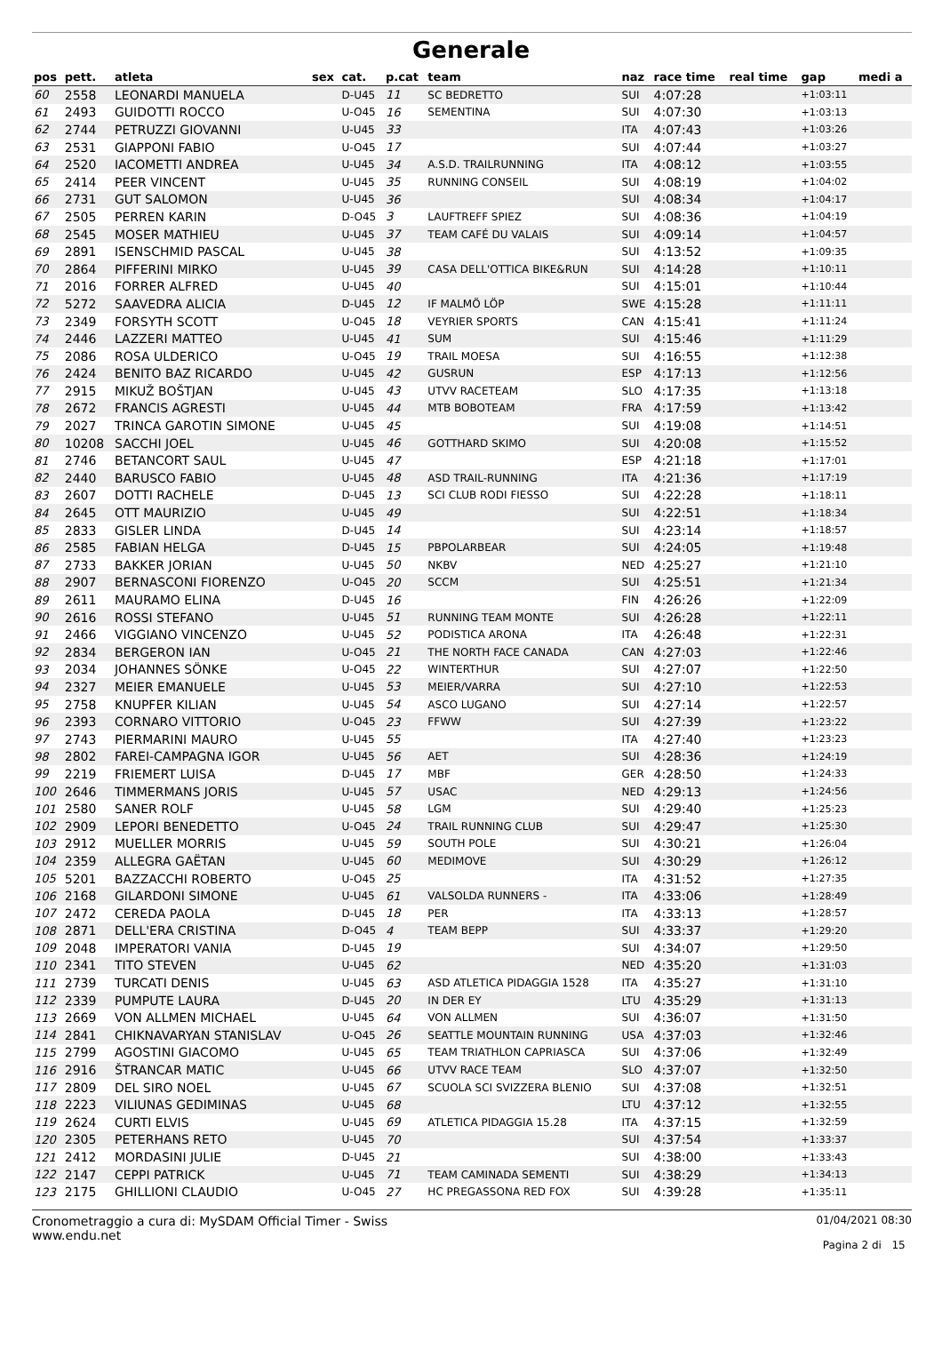Generale
| pos | pett. | atleta | sex | cat. | p.cat | team | naz | race time | real time | gap | medi a |
| --- | --- | --- | --- | --- | --- | --- | --- | --- | --- | --- | --- |
| 60 | 2558 | LEONARDI MANUELA | | D-U45 | 11 | SC BEDRETTO | SUI | 4:07:28 | | +1:03:11 | |
| 61 | 2493 | GUIDOTTI ROCCO | | U-O45 | 16 | SEMENTINA | SUI | 4:07:30 | | +1:03:13 | |
| 62 | 2744 | PETRUZZI GIOVANNI | | U-U45 | 33 | | ITA | 4:07:43 | | +1:03:26 | |
| 63 | 2531 | GIAPPONI FABIO | | U-O45 | 17 | | SUI | 4:07:44 | | +1:03:27 | |
| 64 | 2520 | IACOMETTI ANDREA | | U-U45 | 34 | A.S.D. TRAILRUNNING | ITA | 4:08:12 | | +1:03:55 | |
| 65 | 2414 | PEER VINCENT | | U-U45 | 35 | RUNNING CONSEIL | SUI | 4:08:19 | | +1:04:02 | |
| 66 | 2731 | GUT SALOMON | | U-U45 | 36 | | SUI | 4:08:34 | | +1:04:17 | |
| 67 | 2505 | PERREN KARIN | | D-O45 | 3 | LAUFTREFF SPIEZ | SUI | 4:08:36 | | +1:04:19 | |
| 68 | 2545 | MOSER MATHIEU | | U-U45 | 37 | TEAM CAFÉ DU VALAIS | SUI | 4:09:14 | | +1:04:57 | |
| 69 | 2891 | ISENSCHMID PASCAL | | U-U45 | 38 | | SUI | 4:13:52 | | +1:09:35 | |
| 70 | 2864 | PIFFERINI MIRKO | | U-U45 | 39 | CASA DELL'OTTICA BIKE&RUN | SUI | 4:14:28 | | +1:10:11 | |
| 71 | 2016 | FORRER ALFRED | | U-U45 | 40 | | SUI | 4:15:01 | | +1:10:44 | |
| 72 | 5272 | SAAVEDRA ALICIA | | D-U45 | 12 | IF MALMÖ LÖP | SWE | 4:15:28 | | +1:11:11 | |
| 73 | 2349 | FORSYTH SCOTT | | U-O45 | 18 | VEYRIER SPORTS | CAN | 4:15:41 | | +1:11:24 | |
| 74 | 2446 | LAZZERI MATTEO | | U-U45 | 41 | SUM | SUI | 4:15:46 | | +1:11:29 | |
| 75 | 2086 | ROSA ULDERICO | | U-O45 | 19 | TRAIL MOESA | SUI | 4:16:55 | | +1:12:38 | |
| 76 | 2424 | BENITO BAZ RICARDO | | U-U45 | 42 | GUSRUN | ESP | 4:17:13 | | +1:12:56 | |
| 77 | 2915 | MIKUŽ BOŠTJAN | | U-U45 | 43 | UTVV RACETEAM | SLO | 4:17:35 | | +1:13:18 | |
| 78 | 2672 | FRANCIS AGRESTI | | U-U45 | 44 | MTB BOBOTEAM | FRA | 4:17:59 | | +1:13:42 | |
| 79 | 2027 | TRINCA GAROTIN SIMONE | | U-U45 | 45 | | SUI | 4:19:08 | | +1:14:51 | |
| 80 | 10208 | SACCHI JOEL | | U-U45 | 46 | GOTTHARD SKIMO | SUI | 4:20:08 | | +1:15:52 | |
| 81 | 2746 | BETANCORT SAUL | | U-U45 | 47 | | ESP | 4:21:18 | | +1:17:01 | |
| 82 | 2440 | BARUSCO FABIO | | U-U45 | 48 | ASD TRAIL-RUNNING | ITA | 4:21:36 | | +1:17:19 | |
| 83 | 2607 | DOTTI RACHELE | | D-U45 | 13 | SCI CLUB RODI FIESSO | SUI | 4:22:28 | | +1:18:11 | |
| 84 | 2645 | OTT MAURIZIO | | U-U45 | 49 | | SUI | 4:22:51 | | +1:18:34 | |
| 85 | 2833 | GISLER LINDA | | D-U45 | 14 | | SUI | 4:23:14 | | +1:18:57 | |
| 86 | 2585 | FABIAN HELGA | | D-U45 | 15 | PBPOLARBEAR | SUI | 4:24:05 | | +1:19:48 | |
| 87 | 2733 | BAKKER JORIAN | | U-U45 | 50 | NKBV | NED | 4:25:27 | | +1:21:10 | |
| 88 | 2907 | BERNASCONI FIORENZO | | U-O45 | 20 | SCCM | SUI | 4:25:51 | | +1:21:34 | |
| 89 | 2611 | MAURAMO ELINA | | D-U45 | 16 | | FIN | 4:26:26 | | +1:22:09 | |
| 90 | 2616 | ROSSI STEFANO | | U-U45 | 51 | RUNNING TEAM MONTE | SUI | 4:26:28 | | +1:22:11 | |
| 91 | 2466 | VIGGIANO VINCENZO | | U-U45 | 52 | PODISTICA ARONA | ITA | 4:26:48 | | +1:22:31 | |
| 92 | 2834 | BERGERON IAN | | U-O45 | 21 | THE NORTH FACE CANADA | CAN | 4:27:03 | | +1:22:46 | |
| 93 | 2034 | JOHANNES SÖNKE | | U-O45 | 22 | WINTERTHUR | SUI | 4:27:07 | | +1:22:50 | |
| 94 | 2327 | MEIER EMANUELE | | U-U45 | 53 | MEIER/VARRA | SUI | 4:27:10 | | +1:22:53 | |
| 95 | 2758 | KNUPFER KILIAN | | U-U45 | 54 | ASCO LUGANO | SUI | 4:27:14 | | +1:22:57 | |
| 96 | 2393 | CORNARO VITTORIO | | U-O45 | 23 | FFWW | SUI | 4:27:39 | | +1:23:22 | |
| 97 | 2743 | PIERMARINI MAURO | | U-U45 | 55 | | ITA | 4:27:40 | | +1:23:23 | |
| 98 | 2802 | FAREI-CAMPAGNA IGOR | | U-U45 | 56 | AET | SUI | 4:28:36 | | +1:24:19 | |
| 99 | 2219 | FRIEMERT LUISA | | D-U45 | 17 | MBF | GER | 4:28:50 | | +1:24:33 | |
| 100 | 2646 | TIMMERMANS JORIS | | U-U45 | 57 | USAC | NED | 4:29:13 | | +1:24:56 | |
| 101 | 2580 | SANER ROLF | | U-U45 | 58 | LGM | SUI | 4:29:40 | | +1:25:23 | |
| 102 | 2909 | LEPORI BENEDETTO | | U-O45 | 24 | TRAIL RUNNING CLUB | SUI | 4:29:47 | | +1:25:30 | |
| 103 | 2912 | MUELLER MORRIS | | U-U45 | 59 | SOUTH POLE | SUI | 4:30:21 | | +1:26:04 | |
| 104 | 2359 | ALLEGRA GAËTAN | | U-U45 | 60 | MEDIMOVE | SUI | 4:30:29 | | +1:26:12 | |
| 105 | 5201 | BAZZACCHI ROBERTO | | U-O45 | 25 | | ITA | 4:31:52 | | +1:27:35 | |
| 106 | 2168 | GILARDONI SIMONE | | U-U45 | 61 | VALSOLDA RUNNERS - | ITA | 4:33:06 | | +1:28:49 | |
| 107 | 2472 | CEREDA PAOLA | | D-U45 | 18 | PER | ITA | 4:33:13 | | +1:28:57 | |
| 108 | 2871 | DELL'ERA CRISTINA | | D-O45 | 4 | TEAM BEPP | SUI | 4:33:37 | | +1:29:20 | |
| 109 | 2048 | IMPERATORI VANIA | | D-U45 | 19 | | SUI | 4:34:07 | | +1:29:50 | |
| 110 | 2341 | TITO STEVEN | | U-U45 | 62 | | NED | 4:35:20 | | +1:31:03 | |
| 111 | 2739 | TURCATI DENIS | | U-U45 | 63 | ASD ATLETICA PIDAGGIA 1528 | ITA | 4:35:27 | | +1:31:10 | |
| 112 | 2339 | PUMPUTE LAURA | | D-U45 | 20 | IN DER EY | LTU | 4:35:29 | | +1:31:13 | |
| 113 | 2669 | VON ALLMEN MICHAEL | | U-U45 | 64 | VON ALLMEN | SUI | 4:36:07 | | +1:31:50 | |
| 114 | 2841 | CHIKNAVARYAN STANISLAV | | U-O45 | 26 | SEATTLE MOUNTAIN RUNNING | USA | 4:37:03 | | +1:32:46 | |
| 115 | 2799 | AGOSTINI GIACOMO | | U-U45 | 65 | TEAM TRIATHLON CAPRIASCA | SUI | 4:37:06 | | +1:32:49 | |
| 116 | 2916 | ŠTRANCAR MATIC | | U-U45 | 66 | UTVV RACE TEAM | SLO | 4:37:07 | | +1:32:50 | |
| 117 | 2809 | DEL SIRO NOEL | | U-U45 | 67 | SCUOLA SCI SVIZZERA BLENIO | SUI | 4:37:08 | | +1:32:51 | |
| 118 | 2223 | VILIUNAS GEDIMINAS | | U-U45 | 68 | | LTU | 4:37:12 | | +1:32:55 | |
| 119 | 2624 | CURTI ELVIS | | U-U45 | 69 | ATLETICA PIDAGGIA 15.28 | ITA | 4:37:15 | | +1:32:59 | |
| 120 | 2305 | PETERHANS RETO | | U-U45 | 70 | | SUI | 4:37:54 | | +1:33:37 | |
| 121 | 2412 | MORDASINI JULIE | | D-U45 | 21 | | SUI | 4:38:00 | | +1:33:43 | |
| 122 | 2147 | CEPPI PATRICK | | U-U45 | 71 | TEAM CAMINADA SEMENTI | SUI | 4:38:29 | | +1:34:13 | |
| 123 | 2175 | GHILLIONI CLAUDIO | | U-O45 | 27 | HC PREGASSONA RED FOX | SUI | 4:39:28 | | +1:35:11 | |
Cronometraggio a cura di: MySDAM Official Timer - Swiss
www.endu.net
01/04/2021 08:30
Pagina 2 di 15